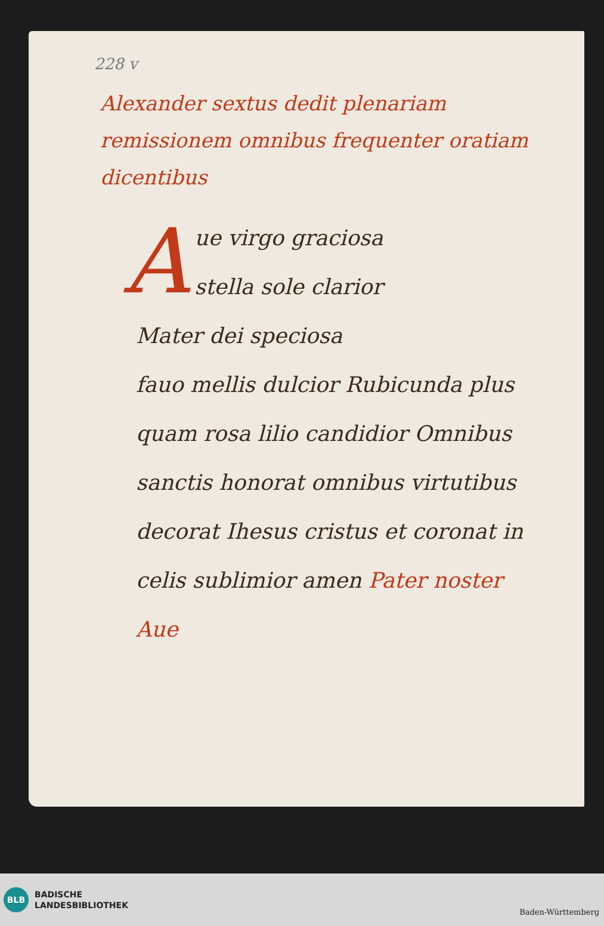228 v
Alexander sextus dedit plenariam remissionem omnibus frequenter oratiam dicentibus
Aue virgo graciosa
stella sole clarior
Mater dei speciosa
fauo mellis dulcior Rubicunda plus quam rosa lilio candidior Omnibus sanctis honorat omnibus virtutibus decorat Ihesus cristus et coronat in celis sublimior amen Pater noster Aue
BLB
BADISCHE
LANDESBIBLIOTHEK
Baden-Württemberg